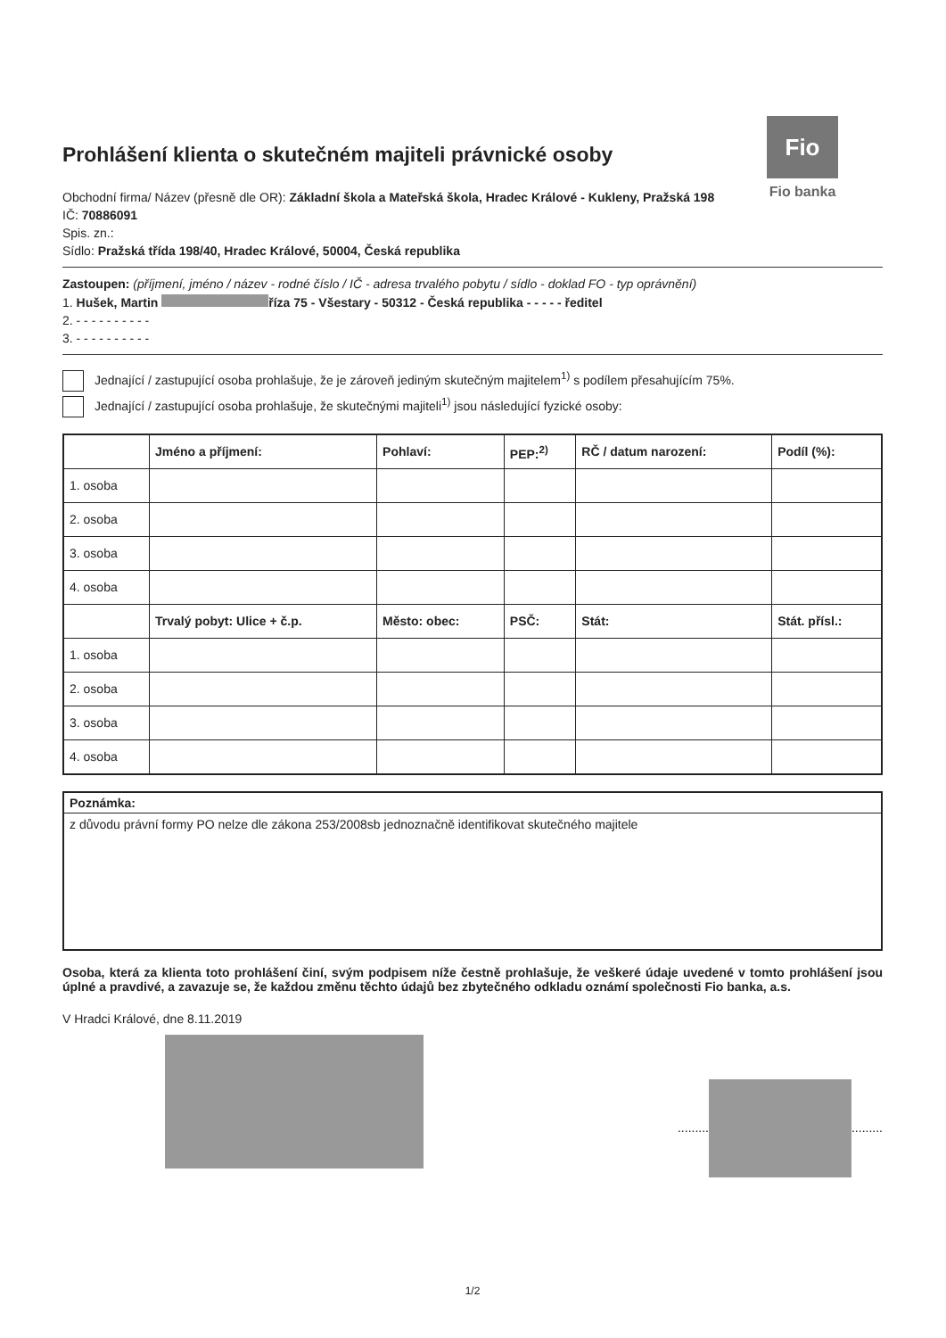Fio
Fio banka
Prohlášení klienta o skutečném majiteli právnické osoby
Obchodní firma/ Název (přesně dle OR): Základní škola a Mateřská škola, Hradec Králové - Kukleny, Pražská 198
IČ: 70886091
Spis. zn.:
Sídlo: Pražská třída 198/40, Hradec Králové, 50004, Česká republika
Zastoupen: (příjmení, jméno / název - rodné číslo / IČ - adresa trvalého pobytu / sídlo - doklad FO - typ oprávnění)
1. Hušek, Martin říza 75 - Všestary - 50312 - Česká republika - - - - - ředitel
2. - - - - - - - - - -
3. - - - - - - - - - -
Jednající / zastupující osoba prohlašuje, že je zároveň jediným skutečným majitelem<sup>1)</sup> s podílem přesahujícím 75%.
Jednající / zastupující osoba prohlašuje, že skutečnými majiteli<sup>1)</sup> jsou následující fyzické osoby:
| | Jméno a příjmení: | Pohlaví: | PEP:<sup>2)</sup> | RČ / datum narození: | Podíl (%): |
| --- | --- | --- | --- | --- | --- |
| 1. osoba | | | | | |
| 2. osoba | | | | | |
| 3. osoba | | | | | |
| 4. osoba | | | | | |
| | Trvalý pobyt: Ulice + č.p. | Město: obec: | PSČ: | Stát: | Stát. přísl.: |
| 1. osoba | | | | | |
| 2. osoba | | | | | |
| 3. osoba | | | | | |
| 4. osoba | | | | | |
Poznámka:
z důvodu právní formy PO nelze dle zákona 253/2008sb jednoznačně identifikovat skutečného majitele
Osoba, která za klienta toto prohlášení činí, svým podpisem níže čestně prohlašuje, že veškeré údaje uvedené v tomto prohlášení jsou úplné a pravdivé, a zavazuje se, že každou změnu těchto údajů bez zbytečného odkladu oznámí společnosti Fio banka, a.s.
V Hradci Králové, dne 8.11.2019
......... .........
1/2